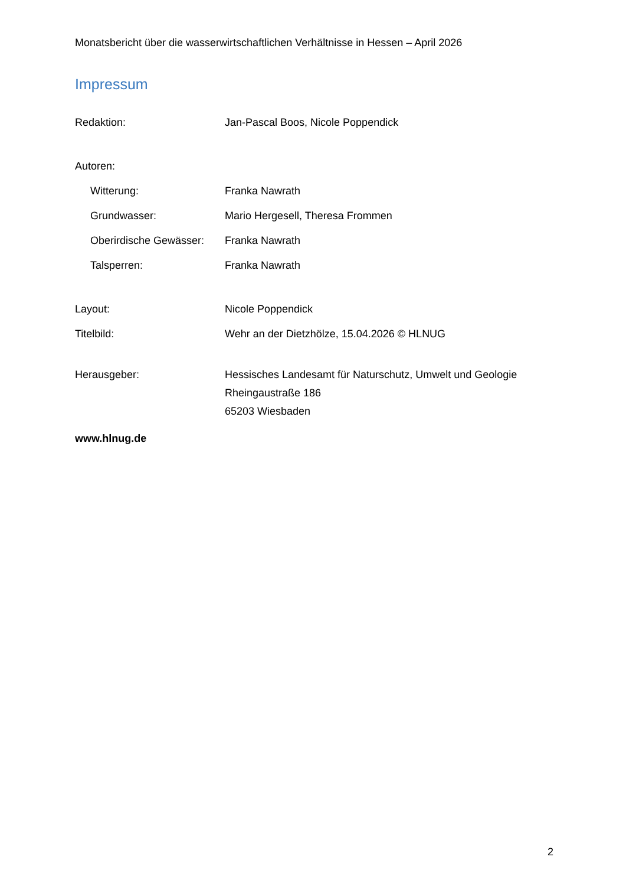Monatsbericht über die wasserwirtschaftlichen Verhältnisse in Hessen – April 2026
Impressum
Redaktion: Jan-Pascal Boos, Nicole Poppendick
Autoren:
Witterung: Franka Nawrath
Grundwasser: Mario Hergesell, Theresa Frommen
Oberirdische Gewässer:
Franka Nawrath
Talsperren: Franka Nawrath
Layout: Nicole Poppendick
Titelbild: Wehr an der Dietzhölze, 15.04.2026 © HLNUG
Herausgeber: Hessisches Landesamt für Naturschutz, Umwelt und Geologie
Rheingaustraße 186
65203 Wiesbaden
www.hlnug.de
2